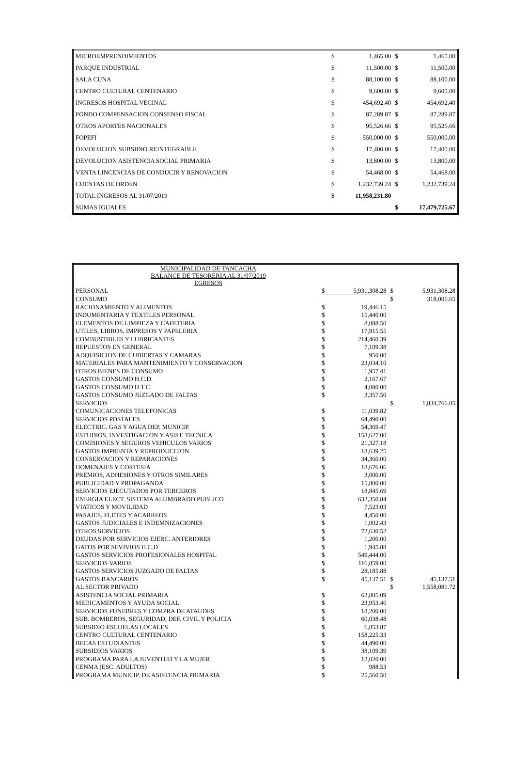| MICROEMPRENDIMIENTOS | $ | 1,465.00 | $ | 1,465.00 |
| PARQUE INDUSTRIAL | $ | 11,500.00 | $ | 11,500.00 |
| SALA CUNA | $ | 88,100.00 | $ | 88,100.00 |
| CENTRO CULTURAL CENTENARIO | $ | 9,600.00 | $ | 9,600.00 |
| INGRESOS HOSPITAL VECINAL | $ | 454,692.40 | $ | 454,692.40 |
| FONDO COMPENSACION CONSENSO FISCAL | $ | 87,289.87 | $ | 87,289.87 |
| OTROS APORTES NACIONALES | $ | 95,526.66 | $ | 95,526.66 |
| FOPEFI | $ | 550,000.00 | $ | 550,000.00 |
| DEVOLUCION SUBSIDIO REINTEGRABLE | $ | 17,400.00 | $ | 17,400.00 |
| DEVOLUCION ASISTENCIA SOCIAL PRIMARIA | $ | 13,800.00 | $ | 13,800.00 |
| VENTA LINCENCIAS DE CONDUCIR Y RENOVACION | $ | 54,468.00 | $ | 54,468.00 |
| CUENTAS DE ORDEN | $ | 1,232,739.24 | $ | 1,232,739.24 |
| TOTAL INGRESOS AL 31/07/2019 | $ | 11,958,231.80 | | |
| SUMAS IGUALES | | | $ | 17,479,725.67 |
| MUNICIPALIDAD DE TANCACHA BALANCE DE TESORERIA AL 31/07/2019 EGRESOS | | | | |
| PERSONAL | $ | 5,931,308.28 | $ | 5,931,308.28 |
| CONSUMO | | | $ | 318,006.65 |
| RACIONAMIENTO Y ALIMENTOS | $ | 19,446.15 | | |
| INDUMENTARIA Y TEXTILES PERSONAL | $ | 15,440.00 | | |
| ELEMENTOS DE LIMPIEZA Y CAFETERIA | $ | 8,088.50 | | |
| UTILES, LIBROS, IMPRESOS Y PAPELERIA | $ | 17,915.55 | | |
| COMBUSTIBLES Y LUBRICANTES | $ | 214,460.39 | | |
| REPUESTOS EN GENERAL | $ | 7,109.38 | | |
| ADQUISICION DE CUBIERTAS Y CAMARAS | $ | 950.00 | | |
| MATERIALES PARA MANTENIMIENTO Y CONSERVACION | $ | 23,034.10 | | |
| OTROS BIENES DE CONSUMO | $ | 1,957.41 | | |
| GASTOS CONSUMO H.C.D. | $ | 2,167.67 | | |
| GASTOS CONSUMO H.T.C | $ | 4,080.00 | | |
| GASTOS CONSUMO JUZGADO DE FALTAS | $ | 3,357.50 | | |
| SERVICIOS | | | $ | 1,834,766.05 |
| COMUNICACIONES TELEFONICAS | $ | 11,039.82 | | |
| SERVICIOS POSTALES | $ | 64,490.00 | | |
| ELECTRIC. GAS Y AGUA DEP. MUNICIP. | $ | 54,369.47 | | |
| ESTUDIOS, INVESTIGACION Y ASIST. TECNICA | $ | 158,627.00 | | |
| COMISIONES Y SEGUROS VEHICULOS VARIOS | $ | 21,327.18 | | |
| GASTOS IMPRENTA Y REPRODUCCION | $ | 18,639.25 | | |
| CONSERVACION Y REPARACIONES | $ | 34,360.00 | | |
| HOMENAJES Y CORTESIA | $ | 18,676.06 | | |
| PREMIOS, ADHESIONES Y OTROS SIMILARES | $ | 3,000.00 | | |
| PUBLICIDAD Y PROPAGANDA | $ | 15,800.00 | | |
| SERVICIOS EJECUTADOS POR TERCEROS | $ | 18,845.69 | | |
| ENERGIA ELECT. SISTEMA ALUMBRADO PUBLICO | $ | 632,350.84 | | |
| VIATICOS Y MOVILIDAD | $ | 7,523.03 | | |
| PASAJES, FLETES Y ACARREOS | $ | 4,450.00 | | |
| GASTOS JUDICIALES E INDEMNIZACIONES | $ | 1,002.43 | | |
| OTROS SERVICIOS | $ | 72,630.52 | | |
| DEUDAS POR SERVICIOS EJERC. ANTERIORES | $ | 1,200.00 | | |
| GATOS POR SEVIVIOS H.C.D | $ | 1,945.88 | | |
| GASTOS SERVICIOS PROFESIONALES HOSPITAL | $ | 549,444.00 | | |
| SERVICIOS VARIOS | $ | 116,859.00 | | |
| GASTOS SERVICIOS JUZGADO DE FALTAS | $ | 28,185.88 | | |
| GASTOS BANCARIOS | $ | 45,137.51 | $ | 45,137.51 |
| AL SECTOR PRIVADO | | | $ | 1,558,081.72 |
| ASISTENCIA SOCIAL PRIMARIA | $ | 62,805.09 | | |
| MEDICAMENTOS Y AYUDA SOCIAL | $ | 23,953.46 | | |
| SERVICIOS FUNEBRES Y COMPRA DE ATAUDES | $ | 18,200.00 | | |
| SUB. BOMBEROS, SEGURIDAD, DEF. CIVIL Y POLICIA | $ | 60,038.48 | | |
| SUBSIDIO ESCUELAS LOCALES | $ | 6,853.87 | | |
| CENTRO CULTURAL CENTENARIO | $ | 158,225.33 | | |
| BECAS ESTUDIANTES | $ | 44,490.00 | | |
| SUBSIDIOS VARIOS | $ | 38,109.39 | | |
| PROGRAMA PARA LA JUVENTUD Y LA MUJER | $ | 12,020.00 | | |
| CENMA (ESC. ADULTOS) | $ | 988.53 | | |
| PROGRAMA MUNICIP. DE ASISTENCIA PRIMARIA | $ | 25,560.50 | | |